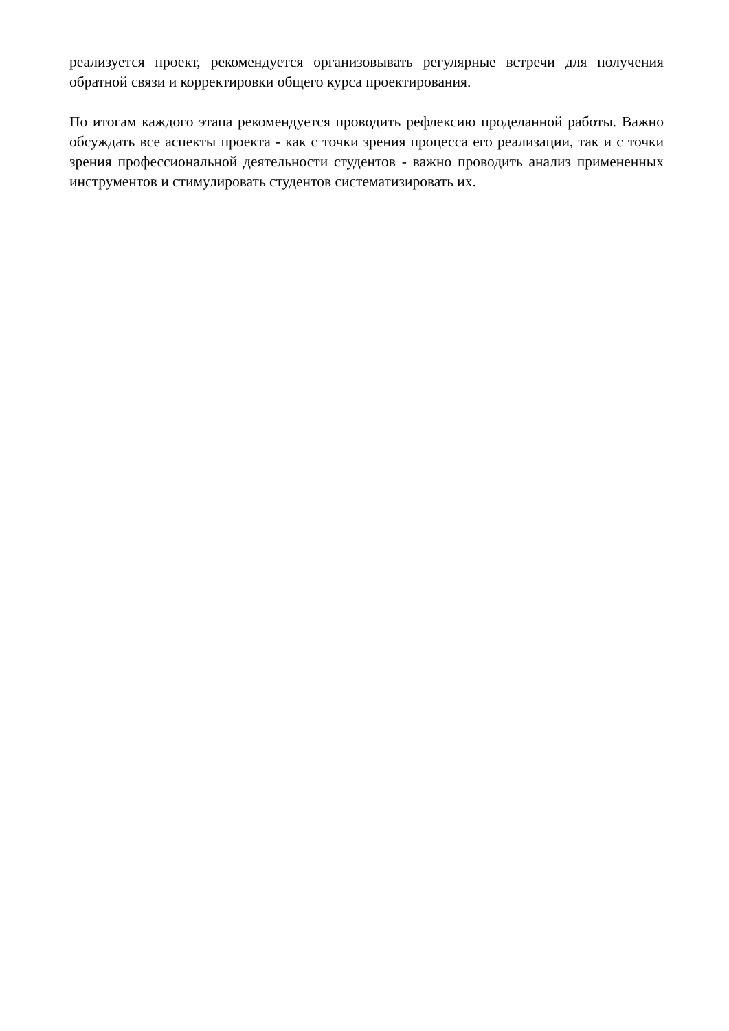реализуется проект, рекомендуется организовывать регулярные встречи для получения обратной связи и корректировки общего курса проектирования.
По итогам каждого этапа рекомендуется проводить рефлексию проделанной работы. Важно обсуждать все аспекты проекта - как с точки зрения процесса его реализации, так и с точки зрения профессиональной деятельности студентов - важно проводить анализ примененных инструментов и стимулировать студентов систематизировать их.